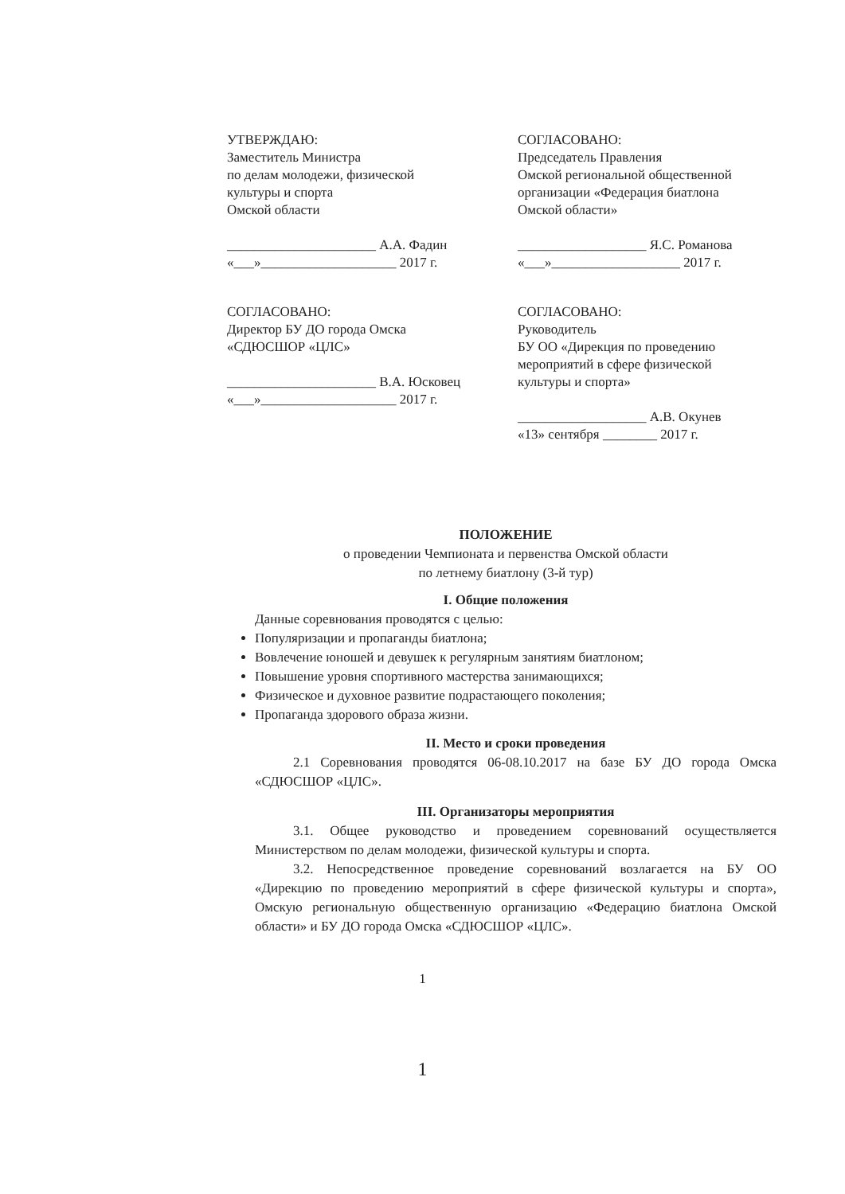УТВЕРЖДАЮ:
Заместитель Министра
по делам молодежи, физической
культуры и спорта
Омской области
______________________ А.А. Фадин
«___»____________________ 2017 г.
СОГЛАСОВАНО:
Председатель Правления
Омской региональной общественной
организации «Федерация биатлона
Омской области»
___________________ Я.С. Романова
«___»___________________ 2017 г.
СОГЛАСОВАНО:
Директор БУ ДО города Омска
«СДЮСШОР «ЦЛС»
______________________ В.А. Юсковец
«___»____________________ 2017 г.
СОГЛАСОВАНО:
Руководитель
БУ ОО «Дирекция по проведению
мероприятий в сфере физической
культуры и спорта»
___________________ А.В. Окунев
«13» сентября ________ 2017 г.
ПОЛОЖЕНИЕ
о проведении Чемпионата и первенства Омской области
по летнему биатлону (3-й тур)
I. Общие положения
Данные соревнования проводятся с целью:
Популяризации и пропаганды биатлона;
Вовлечение юношей и девушек к регулярным занятиям биатлоном;
Повышение уровня спортивного мастерства занимающихся;
Физическое и духовное развитие подрастающего поколения;
Пропаганда здорового образа жизни.
II. Место и сроки проведения
2.1 Соревнования проводятся 06-08.10.2017 на базе БУ ДО города Омска «СДЮСШОР «ЦЛС».
III. Организаторы мероприятия
3.1. Общее руководство и проведением соревнований осуществляется Министерством по делам молодежи, физической культуры и спорта.
3.2. Непосредственное проведение соревнований возлагается на БУ ОО «Дирекцию по проведению мероприятий в сфере физической культуры и спорта», Омскую региональную общественную организацию «Федерацию биатлона Омской области» и БУ ДО города Омска «СДЮСШОР «ЦЛС».
1
1